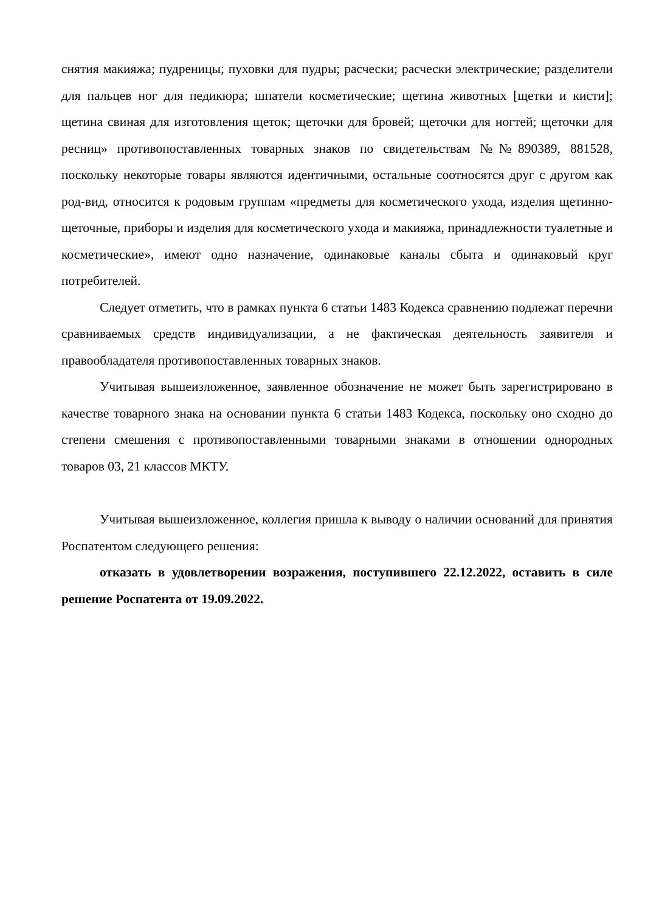снятия макияжа; пудреницы; пуховки для пудры; расчески; расчески электрические; разделители для пальцев ног для педикюра; шпатели косметические; щетина животных [щетки и кисти]; щетина свиная для изготовления щеток; щеточки для бровей; щеточки для ногтей; щеточки для ресниц» противопоставленных товарных знаков по свидетельствам №№890389, 881528, поскольку некоторые товары являются идентичными, остальные соотносятся друг с другом как род-вид, относится к родовым группам «предметы для косметического ухода, изделия щетинно-щеточные, приборы и изделия для косметического ухода и макияжа, принадлежности туалетные и косметические», имеют одно назначение, одинаковые каналы сбыта и одинаковый круг потребителей.
Следует отметить, что в рамках пункта 6 статьи 1483 Кодекса сравнению подлежат перечни сравниваемых средств индивидуализации, а не фактическая деятельность заявителя и правообладателя противопоставленных товарных знаков.
Учитывая вышеизложенное, заявленное обозначение не может быть зарегистрировано в качестве товарного знака на основании пункта 6 статьи 1483 Кодекса, поскольку оно сходно до степени смешения с противопоставленными товарными знаками в отношении однородных товаров 03, 21 классов МКТУ.
Учитывая вышеизложенное, коллегия пришла к выводу о наличии оснований для принятия Роспатентом следующего решения:
отказать в удовлетворении возражения, поступившего 22.12.2022, оставить в силе решение Роспатента от 19.09.2022.